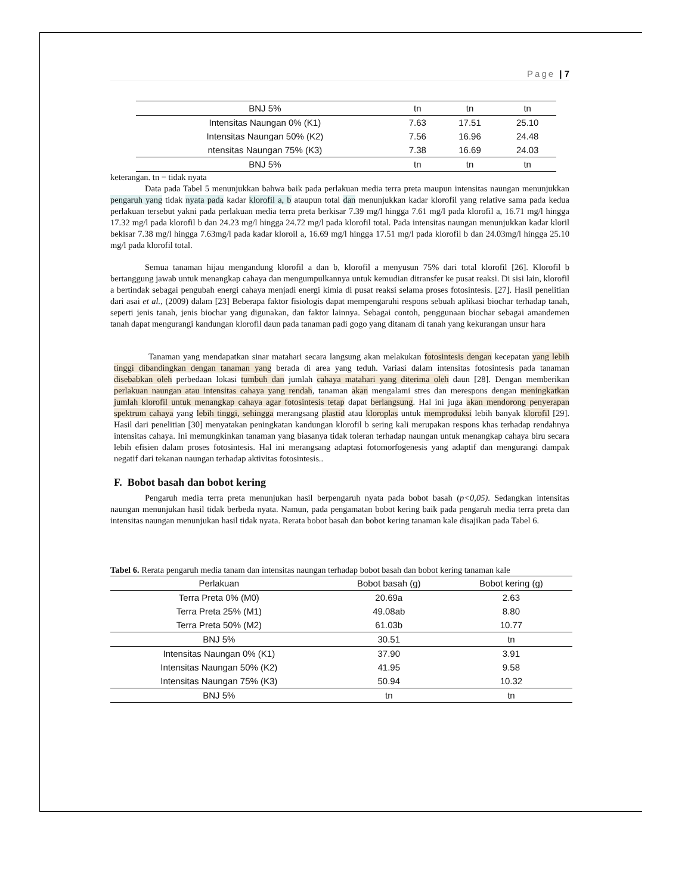Page | 7
| BNJ 5% | tn | tn | tn |
| Intensitas Naungan 0% (K1) | 7.63 | 17.51 | 25.10 |
| Intensitas Naungan 50% (K2) | 7.56 | 16.96 | 24.48 |
| ntensitas Naungan 75% (K3) | 7.38 | 16.69 | 24.03 |
| BNJ 5% | tn | tn | tn |
keterangan. tn = tidak nyata
Data pada Tabel 5 menunjukkan bahwa baik pada perlakuan media terra preta maupun intensitas naungan menunjukkan pengaruh yang tidak nyata pada kadar klorofil a, b ataupun total dan menunjukkan kadar klorofil yang relative sama pada kedua perlakuan tersebut yakni pada perlakuan media terra preta berkisar 7.39 mg/l hingga 7.61 mg/l pada klorofil a, 16.71 mg/l hingga 17.32 mg/l pada klorofil b dan 24.23 mg/l hingga 24.72 mg/l pada klorofil total. Pada intensitas naungan menunjukkan kadar kloril bekisar 7.38 mg/l hingga 7.63mg/l pada kadar kloroil a, 16.69 mg/l hingga 17.51 mg/l pada klorofil b dan 24.03mg/l hingga 25.10 mg/l pada klorofil total.
Semua tanaman hijau mengandung klorofil a dan b, klorofil a menyusun 75% dari total klorofil [26]. Klorofil b bertanggung jawab untuk menangkap cahaya dan mengumpulkannya untuk kemudian ditransfer ke pusat reaksi. Di sisi lain, klorofil a bertindak sebagai pengubah energi cahaya menjadi energi kimia di pusat reaksi selama proses fotosintesis. [27]. Hasil penelitian dari asai et al., (2009) dalam [23] Beberapa faktor fisiologis dapat mempengaruhi respons sebuah aplikasi biochar terhadap tanah, seperti jenis tanah, jenis biochar yang digunakan, dan faktor lainnya. Sebagai contoh, penggunaan biochar sebagai amandemen tanah dapat mengurangi kandungan klorofil daun pada tanaman padi gogo yang ditanam di tanah yang kekurangan unsur hara
Tanaman yang mendapatkan sinar matahari secara langsung akan melakukan fotosintesis dengan kecepatan yang lebih tinggi dibandingkan dengan tanaman yang berada di area yang teduh. Variasi dalam intensitas fotosintesis pada tanaman disebabkan oleh perbedaan lokasi tumbuh dan jumlah cahaya matahari yang diterima oleh daun [28]. Dengan memberikan perlakuan naungan atau intensitas cahaya yang rendah, tanaman akan mengalami stres dan merespons dengan meningkatkan jumlah klorofil untuk menangkap cahaya agar fotosintesis tetap dapat berlangsung. Hal ini juga akan mendorong penyerapan spektrum cahaya yang lebih tinggi, sehingga merangsang plastid atau kloroplas untuk memproduksi lebih banyak klorofil [29]. Hasil dari penelitian [30] menyatakan peningkatan kandungan klorofil b sering kali merupakan respons khas terhadap rendahnya intensitas cahaya. Ini memungkinkan tanaman yang biasanya tidak toleran terhadap naungan untuk menangkap cahaya biru secara lebih efisien dalam proses fotosintesis. Hal ini merangsang adaptasi fotomorfogenesis yang adaptif dan mengurangi dampak negatif dari tekanan naungan terhadap aktivitas fotosintesis..
F. Bobot basah dan bobot kering
Pengaruh media terra preta menunjukan hasil berpengaruh nyata pada bobot basah (p<0,05). Sedangkan intensitas naungan menunjukan hasil tidak berbeda nyata. Namun, pada pengamatan bobot kering baik pada pengaruh media terra preta dan intensitas naungan menunjukan hasil tidak nyata. Rerata bobot basah dan bobot kering tanaman kale disajikan pada Tabel 6.
Tabel 6. Rerata pengaruh media tanam dan intensitas naungan terhadap bobot basah dan bobot kering tanaman kale
| Perlakuan | Bobot basah (g) | Bobot kering (g) |
| --- | --- | --- |
| Terra Preta 0% (M0) | 20.69a | 2.63 |
| Terra Preta 25% (M1) | 49.08ab | 8.80 |
| Terra Preta 50% (M2) | 61.03b | 10.77 |
| BNJ 5% | 30.51 | tn |
| Intensitas Naungan 0% (K1) | 37.90 | 3.91 |
| Intensitas Naungan 50% (K2) | 41.95 | 9.58 |
| Intensitas Naungan 75% (K3) | 50.94 | 10.32 |
| BNJ 5% | tn | tn |